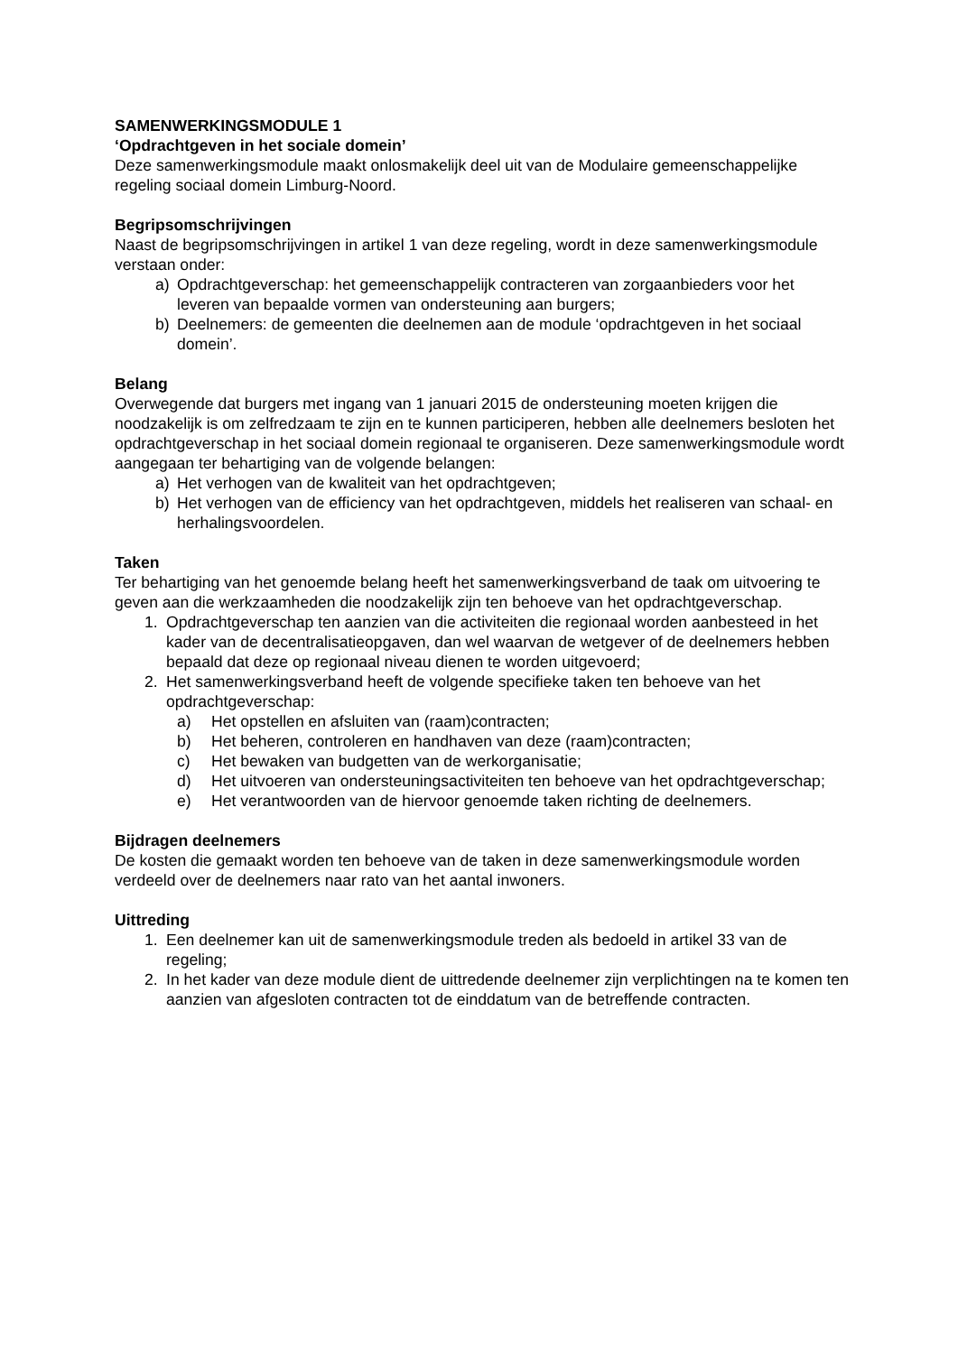SAMENWERKINGSMODULE 1
‘Opdrachtgeven in het sociale domein’
Deze samenwerkingsmodule maakt onlosmakelijk deel uit van de Modulaire gemeenschappelijke regeling sociaal domein Limburg-Noord.
Begripsomschrijvingen
Naast de begripsomschrijvingen in artikel 1 van deze regeling, wordt in deze samenwerkingsmodule verstaan onder:
a) Opdrachtgeverschap: het gemeenschappelijk contracteren van zorgaanbieders voor het leveren van bepaalde vormen van ondersteuning aan burgers;
b) Deelnemers: de gemeenten die deelnemen aan de module ‘opdrachtgeven in het sociaal domein’.
Belang
Overwegende dat burgers met ingang van 1 januari 2015 de ondersteuning moeten krijgen die noodzakelijk is om zelfredzaam te zijn en te kunnen participeren, hebben alle deelnemers besloten het opdrachtgeverschap in het sociaal domein regionaal te organiseren. Deze samenwerkingsmodule wordt aangegaan ter behartiging van de volgende belangen:
a) Het verhogen van de kwaliteit van het opdrachtgeven;
b) Het verhogen van de efficiency van het opdrachtgeven, middels het realiseren van schaal- en herhalingsvoordelen.
Taken
Ter behartiging van het genoemde belang heeft het samenwerkingsverband de taak om uitvoering te geven aan die werkzaamheden die noodzakelijk zijn ten behoeve van het opdrachtgeverschap.
1. Opdrachtgeverschap ten aanzien van die activiteiten die regionaal worden aanbesteed in het kader van de decentralisatieopgaven, dan wel waarvan de wetgever of de deelnemers hebben bepaald dat deze op regionaal niveau dienen te worden uitgevoerd;
2. Het samenwerkingsverband heeft de volgende specifieke taken ten behoeve van het opdrachtgeverschap:
a) Het opstellen en afsluiten van (raam)contracten;
b) Het beheren, controleren en handhaven van deze (raam)contracten;
c) Het bewaken van budgetten van de werkorganisatie;
d) Het uitvoeren van ondersteuningsactiviteiten ten behoeve van het opdrachtgeverschap;
e) Het verantwoorden van de hiervoor genoemde taken richting de deelnemers.
Bijdragen deelnemers
De kosten die gemaakt worden ten behoeve van de taken in deze samenwerkingsmodule worden verdeeld over de deelnemers naar rato van het aantal inwoners.
Uittreding
1. Een deelnemer kan uit de samenwerkingsmodule treden als bedoeld in artikel 33 van de regeling;
2. In het kader van deze module dient de uittredende deelnemer zijn verplichtingen na te komen ten aanzien van afgesloten contracten tot de einddatum van de betreffende contracten.